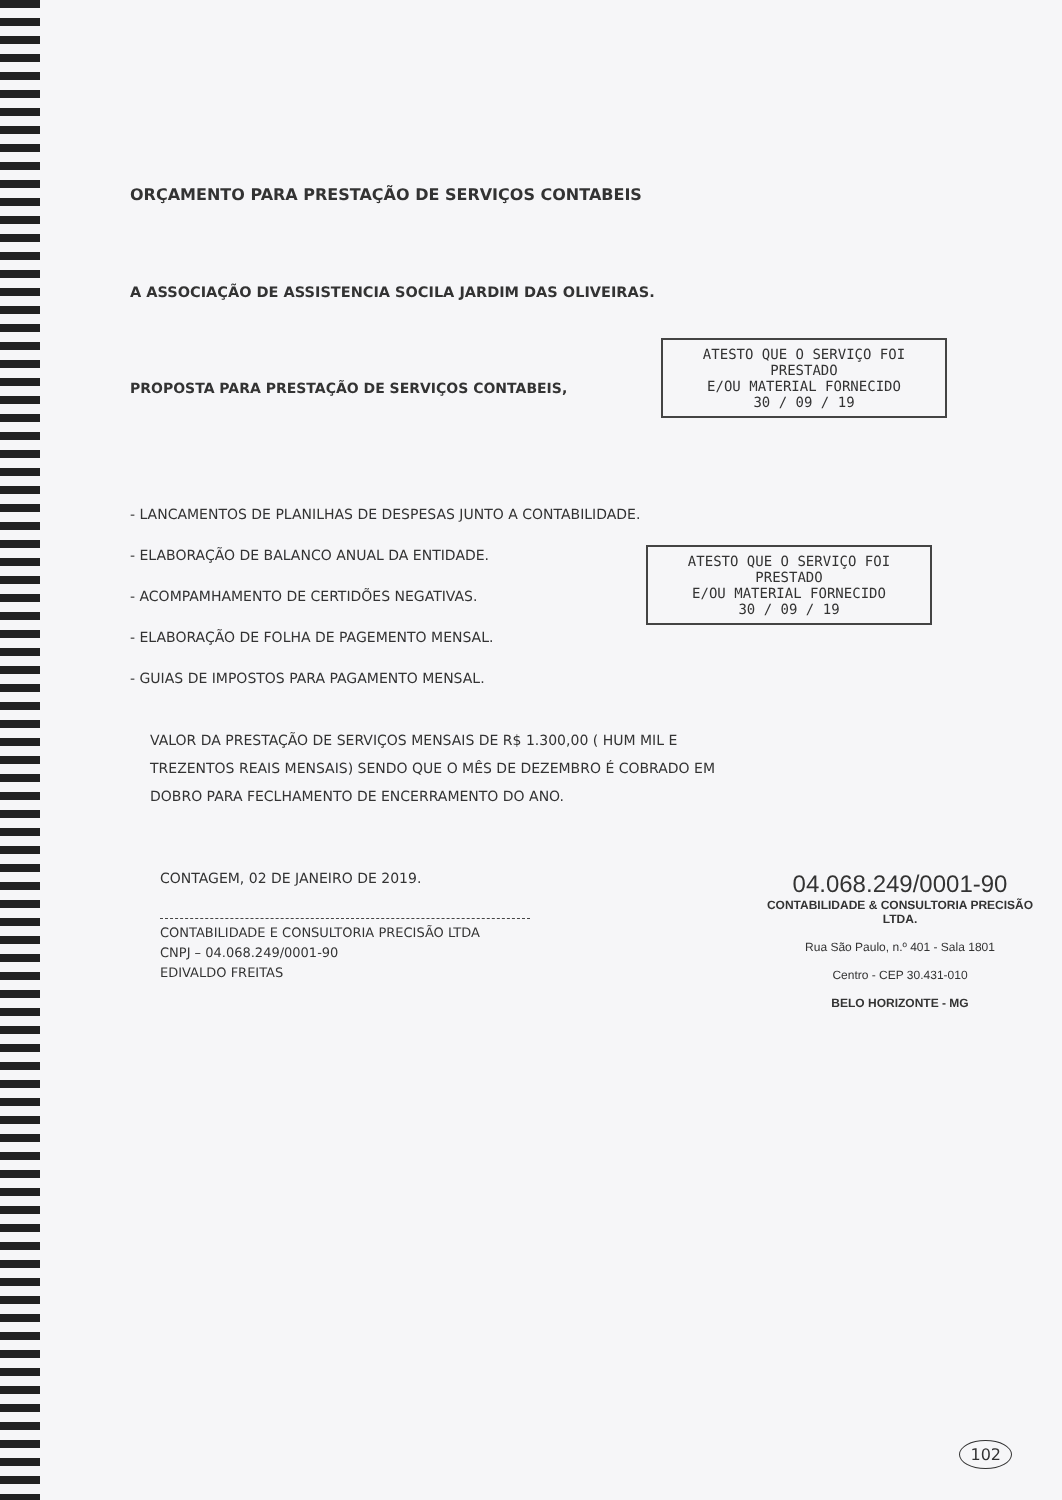ORÇAMENTO PARA PRESTAÇÃO DE SERVIÇOS CONTABEIS
A ASSOCIAÇÃO DE ASSISTENCIA SOCILA JARDIM DAS OLIVEIRAS.
PROPOSTA PARA PRESTAÇÃO DE SERVIÇOS CONTABEIS,
- LANCAMENTOS DE PLANILHAS DE DESPESAS JUNTO A CONTABILIDADE.
- ELABORAÇÃO DE BALANCO ANUAL DA ENTIDADE.
- ACOMPAMHAMENTO DE CERTIDÕES NEGATIVAS.
- ELABORAÇÃO DE FOLHA DE PAGEMENTO MENSAL.
- GUIAS DE IMPOSTOS PARA PAGAMENTO MENSAL.
VALOR DA PRESTAÇÃO DE SERVIÇOS MENSAIS DE R$ 1.300,00 ( HUM MIL E TREZENTOS REAIS MENSAIS) SENDO QUE O MÊS DE DEZEMBRO É COBRADO EM DOBRO PARA FECLHAMENTO DE ENCERRAMENTO DO ANO.
ATESTO QUE O SERVIÇO FOI PRESTADO
E/OU MATERIAL FORNECIDO
30 / 09 / 19
ATESTO QUE O SERVIÇO FOI PRESTADO
E/OU MATERIAL FORNECIDO
30 / 09 / 19
CONTAGEM, 02 DE JANEIRO DE 2019.
CONTABILIDADE E CONSULTORIA PRECISÃO LTDA
CNPJ – 04.068.249/0001-90
EDIVALDO FREITAS
04.068.249/0001-90
CONTABILIDADE & CONSULTORIA PRECISÃO LTDA.
Rua São Paulo, n.º 401 - Sala 1801
Centro - CEP 30.431-010
BELO HORIZONTE - MG
102